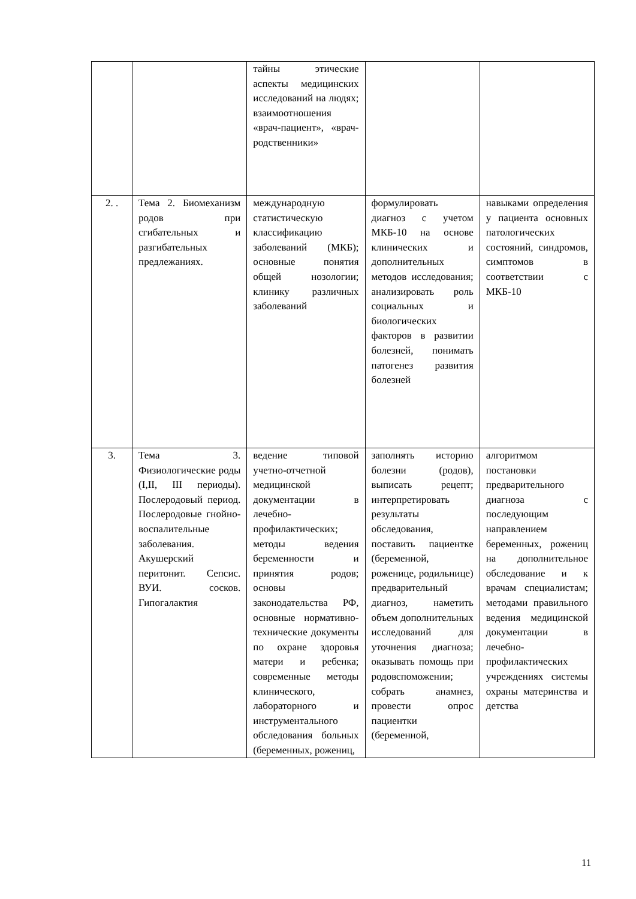| | | тайны этические аспекты медицинских исследований на людях; взаимоотношения «врач-пациент», «врач-родственники» | | |
| 2. . | Тема 2. Биомеханизм родов при сгибательных и разгибательных предлежаниях. | международную статистическую классификацию заболеваний (МКБ); основные понятия общей нозологии; клинику различных заболеваний | формулировать диагноз с учетом МКБ-10 на основе клинических и дополнительных методов исследования; анализировать роль социальных и биологических факторов в развитии болезней, понимать патогенез развития болезней | навыками определения у пациента основных патологических состояний, синдромов, симптомов в соответствии с МКБ-10 |
| 3. | Тема 3. Физиологические роды (I,II, III периоды). Послеродовый период. Послеродовые гнойно-воспалительные заболевания. Акушерский перитонит. Сепсис. ВУИ. сосков. Гипогалактия | ведение типовой учетно-отчетной медицинской документации в лечебно-профилактических; методы ведения беременности и принятия родов; основы законодательства РФ, основные нормативно-технические документы по охране здоровья матери и ребенка; современные методы клинического, лабораторного и инструментального обследования больных (беременных, рожениц, | заполнять историю болезни (родов), выписать рецепт; интерпретировать результаты обследования, поставить пациентке (беременной, роженице, родильнице) предварительный диагноз, наметить объем дополнительных исследований для уточнения диагноза; оказывать помощь при родовспоможении; собрать анамнез, провести опрос пациентки (беременной, | алгоритмом постановки предварительного диагноза с последующим направлением беременных, рожениц на дополнительное обследование и к врачам специалистам; методами правильного ведения медицинской документации в лечебно-профилактических учреждениях системы охраны материнства и детства |
11